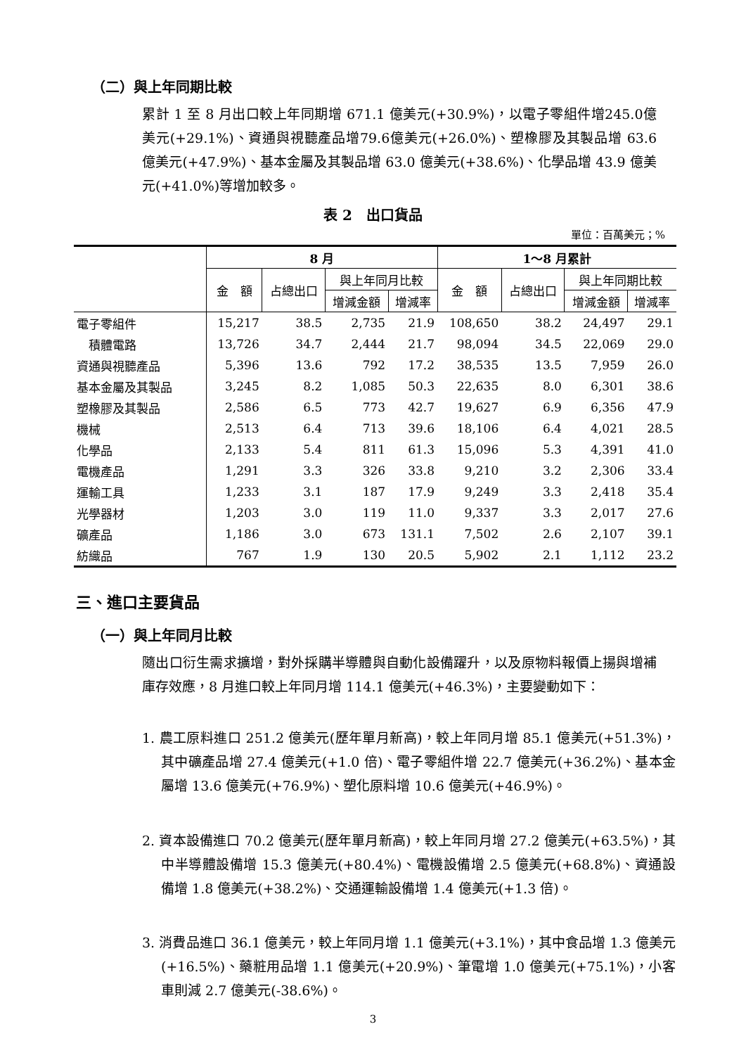（二）與上年同期比較
累計 1 至 8 月出口較上年同期增 671.1 億美元(+30.9%)，以電子零組件增245.0億美元(+29.1%)、資通與視聽產品增79.6億美元(+26.0%)、塑橡膠及其製品增 63.6 億美元(+47.9%)、基本金屬及其製品增 63.0 億美元(+38.6%)、化學品增 43.9 億美元(+41.0%)等增加較多。
表 2　出口貨品
單位：百萬美元；%
| | 8 月 | | | | 1～8 月累計 | | | |
| --- | --- | --- | --- | --- | --- | --- | --- | --- |
| | 金 額 | 占總出口 | 與上年同月比較 | | 金 額 | 占總出口 | 與上年同期比較 | |
| | | | 增減金額 | 增減率 | | | 增減金額 | 增減率 |
| 電子零組件 | 15,217 | 38.5 | 2,735 | 21.9 | 108,650 | 38.2 | 24,497 | 29.1 |
| 積體電路 | 13,726 | 34.7 | 2,444 | 21.7 | 98,094 | 34.5 | 22,069 | 29.0 |
| 資通與視聽產品 | 5,396 | 13.6 | 792 | 17.2 | 38,535 | 13.5 | 7,959 | 26.0 |
| 基本金屬及其製品 | 3,245 | 8.2 | 1,085 | 50.3 | 22,635 | 8.0 | 6,301 | 38.6 |
| 塑橡膠及其製品 | 2,586 | 6.5 | 773 | 42.7 | 19,627 | 6.9 | 6,356 | 47.9 |
| 機械 | 2,513 | 6.4 | 713 | 39.6 | 18,106 | 6.4 | 4,021 | 28.5 |
| 化學品 | 2,133 | 5.4 | 811 | 61.3 | 15,096 | 5.3 | 4,391 | 41.0 |
| 電機產品 | 1,291 | 3.3 | 326 | 33.8 | 9,210 | 3.2 | 2,306 | 33.4 |
| 運輸工具 | 1,233 | 3.1 | 187 | 17.9 | 9,249 | 3.3 | 2,418 | 35.4 |
| 光學器材 | 1,203 | 3.0 | 119 | 11.0 | 9,337 | 3.3 | 2,017 | 27.6 |
| 礦產品 | 1,186 | 3.0 | 673 | 131.1 | 7,502 | 2.6 | 2,107 | 39.1 |
| 紡織品 | 767 | 1.9 | 130 | 20.5 | 5,902 | 2.1 | 1,112 | 23.2 |
三、進口主要貨品
（一）與上年同月比較
隨出口衍生需求擴增，對外採購半導體與自動化設備躍升，以及原物料報價上揚與增補庫存效應，8 月進口較上年同月增 114.1 億美元(+46.3%)，主要變動如下：
1. 農工原料進口 251.2 億美元(歷年單月新高)，較上年同月增 85.1 億美元(+51.3%)，其中礦產品增 27.4 億美元(+1.0 倍)、電子零組件增 22.7 億美元(+36.2%)、基本金屬增 13.6 億美元(+76.9%)、塑化原料增 10.6 億美元(+46.9%)。
2. 資本設備進口 70.2 億美元(歷年單月新高)，較上年同月增 27.2 億美元(+63.5%)，其中半導體設備增 15.3 億美元(+80.4%)、電機設備增 2.5 億美元(+68.8%)、資通設備增 1.8 億美元(+38.2%)、交通運輸設備增 1.4 億美元(+1.3 倍)。
3. 消費品進口 36.1 億美元，較上年同月增 1.1 億美元(+3.1%)，其中食品增 1.3 億美元(+16.5%)、藥粧用品增 1.1 億美元(+20.9%)、筆電增 1.0 億美元(+75.1%)，小客車則減 2.7 億美元(-38.6%)。
3